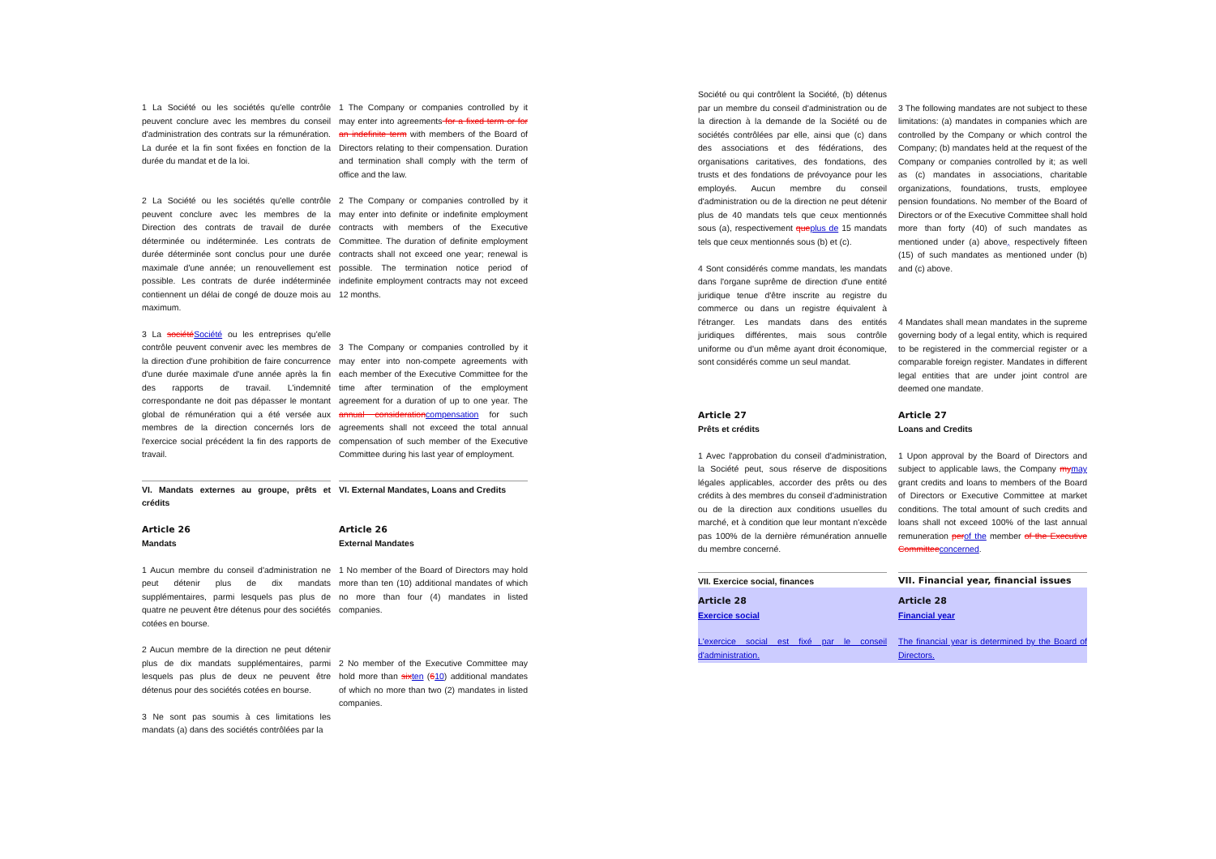1 La Société ou les sociétés qu'elle contrôle peuvent conclure avec les membres du conseil d'administration des contrats sur la rémunération. La durée et la fin sont fixées en fonction de la durée du mandat et de la loi.
1 The Company or companies controlled by it may enter into agreements for a fixed term or for an indefinite term with members of the Board of Directors relating to their compensation. Duration and termination shall comply with the term of office and the law.
2 La Société ou les sociétés qu'elle contrôle peuvent conclure avec les membres de la Direction des contrats de travail de durée déterminée ou indéterminée. Les contrats de durée déterminée sont conclus pour une durée maximale d'une année; un renouvellement est possible. Les contrats de durée indéterminée contiennent un délai de congé de douze mois au maximum.
2 The Company or companies controlled by it may enter into definite or indefinite employment contracts with members of the Executive Committee. The duration of definite employment contracts shall not exceed one year; renewal is possible. The termination notice period of indefinite employment contracts may not exceed 12 months.
3 La sociétéSociété ou les entreprises qu'elle contrôle peuvent convenir avec les membres de la direction d'une prohibition de faire concurrence d'une durée maximale d'une année après la fin des rapports de travail. L'indemnité correspondante ne doit pas dépasser le montant global de rémunération qui a été versée aux membres de la direction concernés lors de l'exercice social précédent la fin des rapports de travail.
3 The Company or companies controlled by it may enter into non-compete agreements with each member of the Executive Committee for the time after termination of the employment agreement for a duration of up to one year. The annual considerationcompensation for such agreements shall not exceed the total annual compensation of such member of the Executive Committee during his last year of employment.
VI. Mandats externes au groupe, prêts et crédits
VI. External Mandates, Loans and Credits
Article 26
Mandats
Article 26
External Mandates
1 Aucun membre du conseil d'administration ne peut détenir plus de dix mandats supplémentaires, parmi lesquels pas plus de quatre ne peuvent être détenus pour des sociétés cotées en bourse.
1 No member of the Board of Directors may hold more than ten (10) additional mandates of which no more than four (4) mandates in listed companies.
2 Aucun membre de la direction ne peut détenir plus de dix mandats supplémentaires, parmi lesquels pas plus de deux ne peuvent être détenus pour des sociétés cotées en bourse.
3 Ne sont pas soumis à ces limitations les mandats (a) dans des sociétés contrôlées par la
2 No member of the Executive Committee may hold more than sixten (610) additional mandates of which no more than two (2) mandates in listed companies.
Société ou qui contrôlent la Société, (b) détenus par un membre du conseil d'administration ou de la direction à la demande de la Société ou de sociétés contrôlées par elle, ainsi que (c) dans des associations et des fédérations, des organisations caritatives, des fondations, des trusts et des fondations de prévoyance pour les employés. Aucun membre du conseil d'administration ou de la direction ne peut détenir plus de 40 mandats tels que ceux mentionnés sous (a), respectivement queplus de 15 mandats tels que ceux mentionnés sous (b) et (c).
4 Sont considérés comme mandats, les mandats dans l'organe suprême de direction d'une entité juridique tenue d'être inscrite au registre du commerce ou dans un registre équivalent à l'étranger. Les mandats dans des entités juridiques différentes, mais sous contrôle uniforme ou d'un même ayant droit économique, sont considérés comme un seul mandat.
3 The following mandates are not subject to these limitations: (a) mandates in companies which are controlled by the Company or which control the Company; (b) mandates held at the request of the Company or companies controlled by it; as well as (c) mandates in associations, charitable organizations, foundations, trusts, employee pension foundations. No member of the Board of Directors or of the Executive Committee shall hold more than forty (40) of such mandates as mentioned under (a) above, respectively fifteen (15) of such mandates as mentioned under (b) and (c) above.
4 Mandates shall mean mandates in the supreme governing body of a legal entity, which is required to be registered in the commercial register or a comparable foreign register. Mandates in different legal entities that are under joint control are deemed one mandate.
Article 27
Prêts et crédits
Article 27
Loans and Credits
1 Avec l'approbation du conseil d'administration, la Société peut, sous réserve de dispositions légales applicables, accorder des prêts ou des crédits à des membres du conseil d'administration ou de la direction aux conditions usuelles du marché, et à condition que leur montant n'excède pas 100% de la dernière rémunération annuelle du membre concerné.
1 Upon approval by the Board of Directors and subject to applicable laws, the Company mymay grant credits and loans to members of the Board of Directors or Executive Committee at market conditions. The total amount of such credits and loans shall not exceed 100% of the last annual remuneration perof the member of the Executive Committeeconcerned.
VII. Exercice social, finances VII. Financial year, financial issues
Article 28
Exercice social
Article 28
Financial year
L'exercice social est fixé par le conseil d'administration.
The financial year is determined by the Board of Directors.